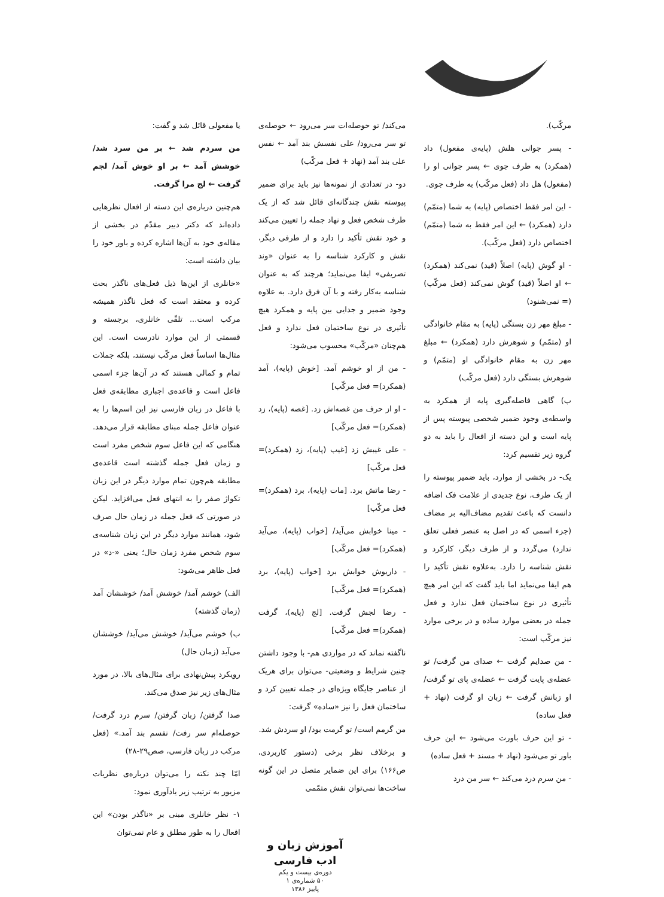مرکّب).
- پسر جوانی هلش (پایه‌ی مفعول) داد (همکرد) به طرف جوی ← پسر جوانی او را (مفعول) هل داد (فعل مرکّب) به طرف جوی.
- این امر فقط اختصاص (پایه) به شما (متمّم) دارد (همکرد) ← این امر فقط به شما (متمّم) اختصاص دارد (فعل مرکّب).
- او گوش (پایه) اصلاً (قید) نمی‌کند (همکرد) ← او اصلاً (قید) گوش نمی‌کند (فعل مرکّب)(= نمی‌شنود)
- مبلغ مهر زن بستگی (پایه) به مقام خانوادگی او (متمّم) و شوهرش دارد (همکرد) ← مبلغ مهر زن به مقام خانوادگی او (متمّم) و شوهرش بستگی دارد (فعل مرکّب)
ب) گاهی فاصله‌گیری پایه از همکرد به واسطه‌ی وجود ضمیر شخصی پیوسته پس از پایه است و این دسته از افعال را باید به دو گروه زیر تقسیم کرد:
یک- در بخشی از موارد، باید ضمیر پیوسته را از یک طرف، نوع جدیدی از علامت فک اضافه دانست که باعث تقدیم مضاف‌الیه بر مضاف (جزء اسمی که در اصل به عنصر فعلی تعلق ندارد) می‌گردد و از طرف دیگر، کارکرد و نقش شناسه را دارد. به‌علاوه نقش تأکید را هم ایفا می‌نماید اما باید گفت که این امر هیچ تأثیری در نوع ساختمان فعل ندارد و فعل جمله در بعضی موارد ساده و در برخی موارد نیز مرکّب است:
- من صدایم گرفت ← صدای من گرفت/ تو عضله‌ی پایت گرفت ← عضله‌ی پای تو گرفت/ او زبانش گرفت ← زبان او گرفت (نهاد + فعل ساده)
- تو این حرف باورت می‌شود ← این حرف باور تو می‌شود (نهاد + مسند + فعل ساده)
- من سرم درد می‌کند ← سر من درد
می‌کند/ تو حوصله‌ات سر می‌رود ← حوصله‌ی تو سر می‌رود/ علی نفسش بند آمد ← نفس علی بند آمد (نهاد + فعل مرکّب)
دو- در تعدادی از نمونه‌ها نیز باید برای ضمیر پیوسته نقش چندگانه‌ای قائل شد که از یک طرف شخص فعل و نهاد جمله را تعیین می‌کند و خود نقش تأکید را دارد و از طرفی دیگر، نقش و کارکرد شناسه را به عنوان «وند تصریفی» ایفا می‌نماید؛ هرچند که به عنوان شناسه به‌کار رفته و با آن فرق دارد. به علاوه وجود ضمیر و جدایی بین پایه و همکرد هیچ تأثیری در نوع ساختمان فعل ندارد و فعل هم‌چنان «مرکّب» محسوب می‌شود:
- من از او خوشم آمد. [خوش (پایه)، آمد (همکرد)= فعل مرکّب]
- او از حرف من غصه‌اش زد. [غصه (پایه)، زد (همکرد)= فعل مرکّب]
- علی غیبش زد [غیب (پایه)، زد (همکرد)= فعل مرکّب]
- رضا ماتش برد. [مات (پایه)، برد (همکرد)= فعل مرکّب]
- مینا خوابش می‌آید/ [خواب (پایه)، می‌آید (همکرد)= فعل مرکّب]
- داریوش خوابش برد [خواب (پایه)، برد (همکرد)= فعل مرکّب]
- رضا لجش گرفت. [لج (پایه)، گرفت (همکرد)= فعل مرکّب]
ناگفته نماند که در مواردی هم- با وجود داشتن چنین شرایط و وضعیتی- می‌توان برای هریک از عناصر جایگاه ویژه‌ای در جمله تعیین کرد و ساختمان فعل را نیز «ساده» گرفت:
من گرمم است/ تو گرمت بود/ او سردش شد.
و برخلاف نظر برخی (دستور کاربردی، ص۱۶۶) برای این ضمایر متصل در این گونه ساخت‌ها نمی‌توان نقش متمّمی
یا مفعولی قائل شد و گفت:
من سردم شد ← بر من سرد شد/ خوشش آمد ← بر او خوش آمد/ لجم گرفت ← لج مرا گرفت.
هم‌چنین درباره‌ی این دسته از افعال نظرهایی داده‌اند که دکتر دبیر مقدّم در بخشی از مقاله‌ی خود به آن‌ها اشاره کرده و باور خود را بیان داشته است:
«خانلری از این‌ها ذیل فعل‌های ناگذر بحث کرده و معتقد است که فعل ناگذر همیشه مرکب است... تلقّی خانلری، برجسته و قسمتی از این موارد نادرست است. این مثال‌ها اساساً فعل مرکّب نیستند، بلکه جملات تمام و کمالی هستند که در آن‌ها جزء اسمی فاعل است و قاعده‌ی اجباری مطابقه‌ی فعل با فاعل در زبان فارسی نیز این اسم‌ها را به عنوان فاعل جمله مبنای مطابقه قرار می‌دهد. هنگامی که این فاعل سوم شخص مفرد است و زمان فعل جمله گذشته است قاعده‌ی مطابقه هم‌چون تمام موارد دیگر در این زبان تکواژ صفر را به انتهای فعل می‌افزاید. لیکن در صورتی که فعل جمله در زمان حال صرف شود، همانند موارد دیگر در این زبان شناسه‌ی سوم شخص مفرد زمان حال؛ یعنی «-د» در فعل ظاهر می‌شود:
الف) خوشم آمد/ خوشش آمد/ خوششان آمد (زمان گذشته)
ب) خوشم می‌آید/ خوشش می‌آید/ خوششان می‌آید (زمان حال)
رویکرد پیش‌نهادی برای مثال‌های بالا، در مورد مثال‌های زیر نیز صدق می‌کند.
صدا گرفتن/ زبان گرفتن/ سرم درد گرفت/ حوصله‌ام سر رفت/ نفسم بند آمد.» (فعل مرکب در زبان فارسی، صص۲۹-۲۸)
امّا چند نکته را می‌توان درباره‌ی نظریات مزبور به ترتیب زیر یادآوری نمود:
۱- نظر خانلری مبنی بر «ناگذر بودن» این افعال را به طور مطلق و عام نمی‌توان
آموزش زبان و ادب فارسی
دوره‌ی بیست و یکم
۵۰ شماره‌ی ۱
پاییز ۱۳۸۶